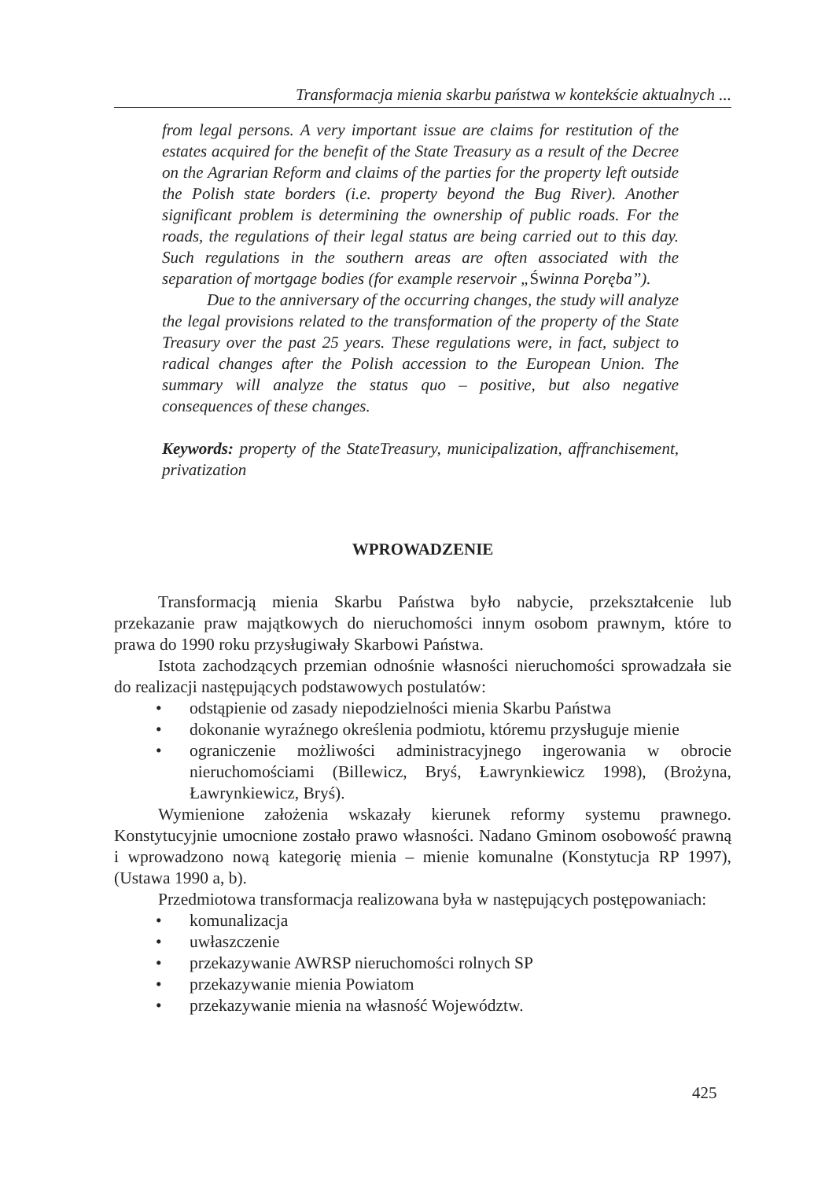Transformacja mienia skarbu państwa w kontekście aktualnych ...
from legal persons. A very important issue are claims for restitution of the estates acquired for the benefit of the State Treasury as a result of the Decree on the Agrarian Reform and claims of the parties for the property left outside the Polish state borders (i.e. property beyond the Bug River). Another significant problem is determining the ownership of public roads. For the roads, the regulations of their legal status are being carried out to this day. Such regulations in the southern areas are often associated with the separation of mortgage bodies (for example reservoir „Świnna Poręba”).
Due to the anniversary of the occurring changes, the study will analyze the legal provisions related to the transformation of the property of the State Treasury over the past 25 years. These regulations were, in fact, subject to radical changes after the Polish accession to the European Union. The summary will analyze the status quo – positive, but also negative consequences of these changes.
Keywords: property of the StateTreasury, municipalization, affranchisement, privatization
WPROWADZENIE
Transformacją mienia Skarbu Państwa było nabycie, przekształcenie lub przekazanie praw majątkowych do nieruchomości innym osobom prawnym, które to prawa do 1990 roku przysługiwały Skarbowi Państwa.
Istota zachodzących przemian odnośnie własności nieruchomości sprowadzała sie do realizacji następujących podstawowych postulatów:
• odstąpienie od zasady niepodzielności mienia Skarbu Państwa
• dokonanie wyraźnego określenia podmiotu, któremu przysługuje mienie
• ograniczenie możliwości administracyjnego ingerowania w obrocie nieruchomościami (Billewicz, Bryś, Ławrynkiewicz 1998), (Brożyna, Ławrynkiewicz, Bryś).
Wymienione założenia wskazały kierunek reformy systemu prawnego. Konstytucyjnie umocnione zostało prawo własności. Nadano Gminom osobowość prawną i wprowadzono nową kategorię mienia – mienie komunalne (Konstytucja RP 1997), (Ustawa 1990 a, b).
Przedmiotowa transformacja realizowana była w następujących postępowaniach:
• komunalizacja
• uwłaszczenie
• przekazywanie AWRSP nieruchomości rolnych SP
• przekazywanie mienia Powiatom
• przekazywanie mienia na własność Województw.
425